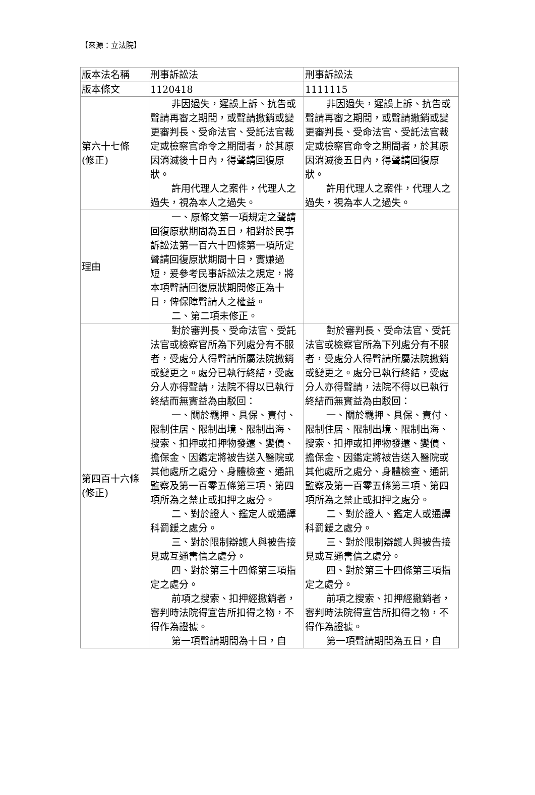【來源：立法院】
| 版本法名稱 | 刑事訴訟法 | 刑事訴訟法 |
| 版本條文 | 1120418 | 1111115 |
| 第六十七條 (修正) | 非因過失，遲誤上訴、抗告或聲請再審之期間，或聲請撤銷或變更審判長、受命法官、受託法官裁定或檢察官命令之期間者，於其原因消滅後十日內，得聲請回復原狀。 許用代理人之案件，代理人之過失，視為本人之過失。 | 非因過失，遲誤上訴、抗告或聲請再審之期間，或聲請撤銷或變更審判長、受命法官、受託法官裁定或檢察官命令之期間者，於其原因消滅後五日內，得聲請回復原狀。 許用代理人之案件，代理人之過失，視為本人之過失。 |
| 理由 | 一、原條文第一項規定之聲請回復原狀期間為五日，相對於民事訴訟法第一百六十四條第一項所定聲請回復原狀期間十日，實嫌過短，爰參考民事訴訟法之規定，將本項聲請回復原狀期間修正為十日，俾保障聲請人之權益。 二、第二項未修正。 | |
| 第四百十六條 (修正) | 對於審判長、受命法官、受託法官或檢察官所為下列處分有不服者，受處分人得聲請所屬法院撤銷或變更之。處分已執行終結，受處分人亦得聲請，法院不得以已執行終結而無實益為由駁回： 一、關於羈押、具保、責付、限制住居、限制出境、限制出海、搜索、扣押或扣押物發還、變價、擔保金、因鑑定將被告送入醫院或其他處所之處分、身體檢查、通訊監察及第一百零五條第三項、第四項所為之禁止或扣押之處分。 二、對於證人、鑑定人或通譯科罰鍰之處分。 三、對於限制辯護人與被告接見或互通書信之處分。 四、對於第三十四條第三項指定之處分。 前項之搜索、扣押經撤銷者，審判時法院得宣告所扣得之物，不得作為證據。 第一項聲請期間為十日，自 | 對於審判長、受命法官、受託法官或檢察官所為下列處分有不服者，受處分人得聲請所屬法院撤銷或變更之。處分已執行終結，受處分人亦得聲請，法院不得以已執行終結而無實益為由駁回： 一、關於羈押、具保、責付、限制住居、限制出境、限制出海、搜索、扣押或扣押物發還、變價、擔保金、因鑑定將被告送入醫院或其他處所之處分、身體檢查、通訊監察及第一百零五條第三項、第四項所為之禁止或扣押之處分。 二、對於證人、鑑定人或通譯科罰鍰之處分。 三、對於限制辯護人與被告接見或互通書信之處分。 四、對於第三十四條第三項指定之處分。 前項之搜索、扣押經撤銷者，審判時法院得宣告所扣得之物，不得作為證據。 第一項聲請期間為五日，自 |